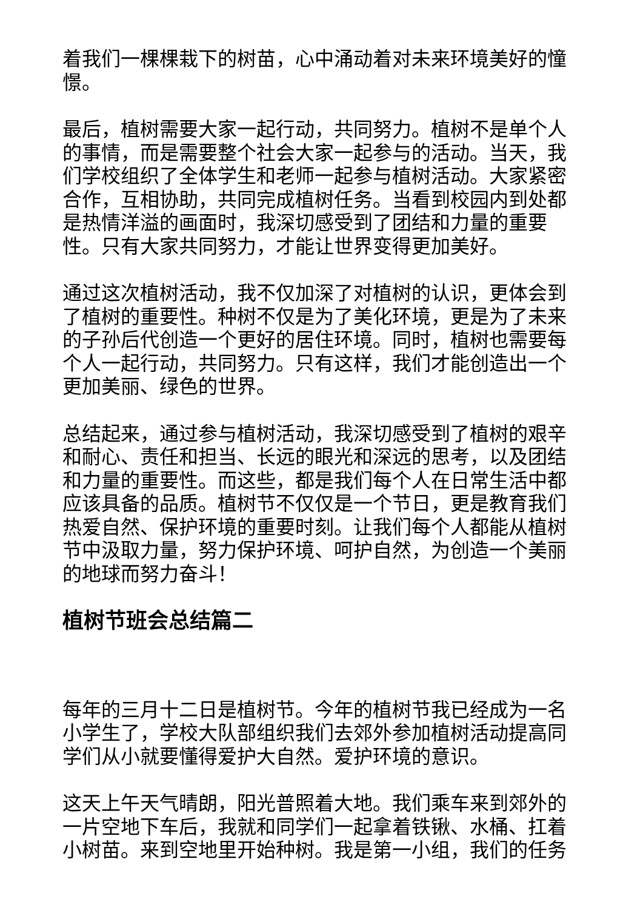着我们一棵棵栽下的树苗，心中涌动着对未来环境美好的憧憬。
最后，植树需要大家一起行动，共同努力。植树不是单个人的事情，而是需要整个社会大家一起参与的活动。当天，我们学校组织了全体学生和老师一起参与植树活动。大家紧密合作，互相协助，共同完成植树任务。当看到校园内到处都是热情洋溢的画面时，我深切感受到了团结和力量的重要性。只有大家共同努力，才能让世界变得更加美好。
通过这次植树活动，我不仅加深了对植树的认识，更体会到了植树的重要性。种树不仅是为了美化环境，更是为了未来的子孙后代创造一个更好的居住环境。同时，植树也需要每个人一起行动，共同努力。只有这样，我们才能创造出一个更加美丽、绿色的世界。
总结起来，通过参与植树活动，我深切感受到了植树的艰辛和耐心、责任和担当、长远的眼光和深远的思考，以及团结和力量的重要性。而这些，都是我们每个人在日常生活中都应该具备的品质。植树节不仅仅是一个节日，更是教育我们热爱自然、保护环境的重要时刻。让我们每个人都能从植树节中汲取力量，努力保护环境、呵护自然，为创造一个美丽的地球而努力奋斗！
植树节班会总结篇二
每年的三月十二日是植树节。今年的植树节我已经成为一名小学生了，学校大队部组织我们去郊外参加植树活动提高同学们从小就要懂得爱护大自然。爱护环境的意识。
这天上午天气晴朗，阳光普照着大地。我们乘车来到郊外的一片空地下车后，我就和同学们一起拿着铁锹、水桶、扛着小树苗。来到空地里开始种树。我是第一小组，我们的任务